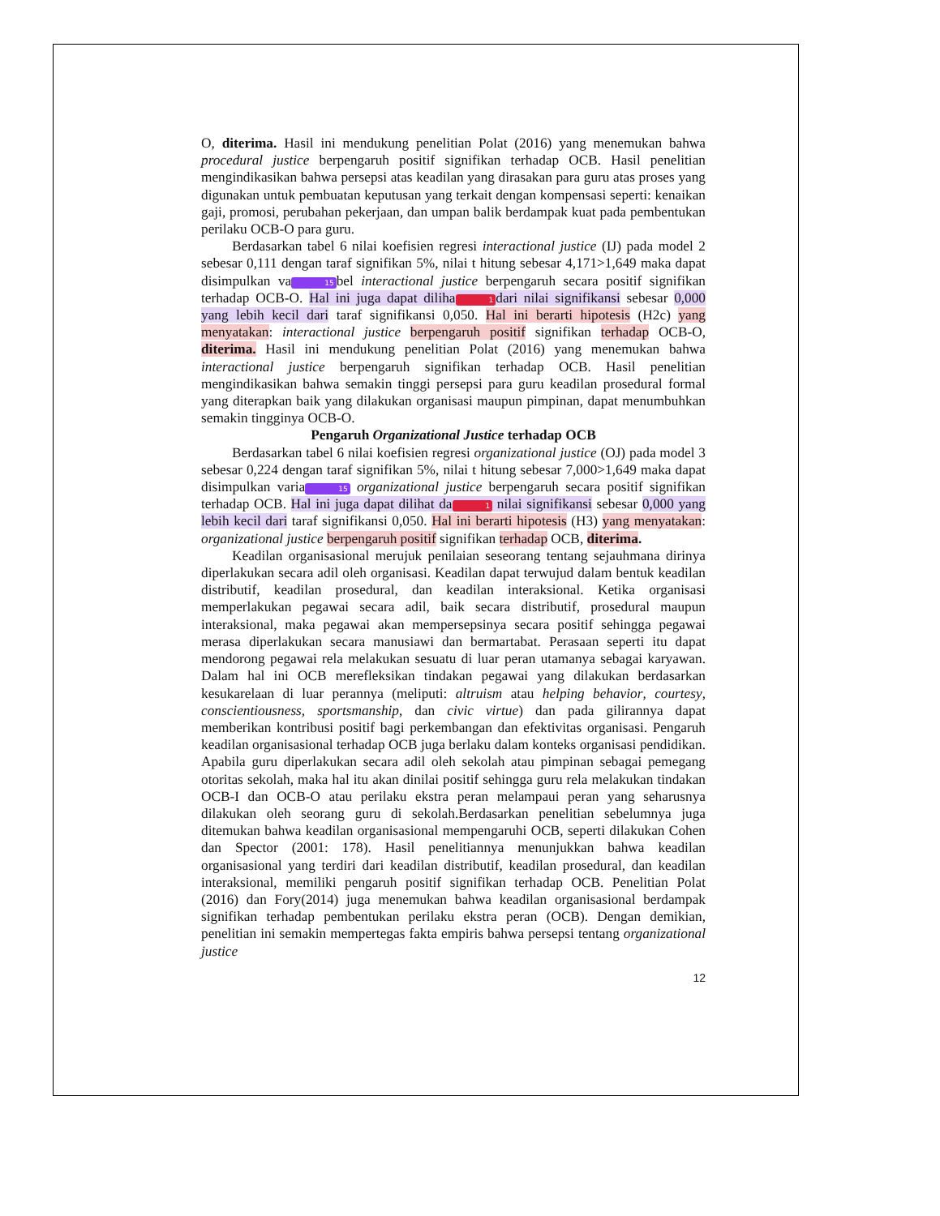O, diterima. Hasil ini mendukung penelitian Polat (2016) yang menemukan bahwa procedural justice berpengaruh positif signifikan terhadap OCB. Hasil penelitian mengindikasikan bahwa persepsi atas keadilan yang dirasakan para guru atas proses yang digunakan untuk pembuatan keputusan yang terkait dengan kompensasi seperti: kenaikan gaji, promosi, perubahan pekerjaan, dan umpan balik berdampak kuat pada pembentukan perilaku OCB-O para guru.
Berdasarkan tabel 6 nilai koefisien regresi interactional justice (IJ) pada model 2 sebesar 0,111 dengan taraf signifikan 5%, nilai t hitung sebesar 4,171>1,649 maka dapat disimpulkan va 15 bel interactional justice berpengaruh secara positif signifikan terhadap OCB-O. Hal ini juga dapat diliha 1 dari nilai signifikansi sebesar 0,000 yang lebih kecil dari taraf signifikansi 0,050. Hal ini berarti hipotesis (H2c) yang menyatakan: interactional justice berpengaruh positif signifikan terhadap OCB-O, diterima. Hasil ini mendukung penelitian Polat (2016) yang menemukan bahwa interactional justice berpengaruh signifikan terhadap OCB. Hasil penelitian mengindikasikan bahwa semakin tinggi persepsi para guru keadilan prosedural formal yang diterapkan baik yang dilakukan organisasi maupun pimpinan, dapat menumbuhkan semakin tingginya OCB-O.
Pengaruh Organizational Justice terhadap OCB
Berdasarkan tabel 6 nilai koefisien regresi organizational justice (OJ) pada model 3 sebesar 0,224 dengan taraf signifikan 5%, nilai t hitung sebesar 7,000>1,649 maka dapat disimpulkan varia 15 organizational justice berpengaruh secara positif signifikan terhadap OCB. Hal ini juga dapat dilihat da 1 nilai signifikansi sebesar 0,000 yang lebih kecil dari taraf signifikansi 0,050. Hal ini berarti hipotesis (H3) yang menyatakan: organizational justice berpengaruh positif signifikan terhadap OCB, diterima.
Keadilan organisasional merujuk penilaian seseorang tentang sejauhmana dirinya diperlakukan secara adil oleh organisasi. Keadilan dapat terwujud dalam bentuk keadilan distributif, keadilan prosedural, dan keadilan interaksional. Ketika organisasi memperlakukan pegawai secara adil, baik secara distributif, prosedural maupun interaksional, maka pegawai akan mempersepsinya secara positif sehingga pegawai merasa diperlakukan secara manusiawi dan bermartabat. Perasaan seperti itu dapat mendorong pegawai rela melakukan sesuatu di luar peran utamanya sebagai karyawan. Dalam hal ini OCB merefleksikan tindakan pegawai yang dilakukan berdasarkan kesukarelaan di luar perannya (meliputi: altruism atau helping behavior, courtesy, conscientiousness, sportsmanship, dan civic virtue) dan pada gilirannya dapat memberikan kontribusi positif bagi perkembangan dan efektivitas organisasi. Pengaruh keadilan organisasional terhadap OCB juga berlaku dalam konteks organisasi pendidikan. Apabila guru diperlakukan secara adil oleh sekolah atau pimpinan sebagai pemegang otoritas sekolah, maka hal itu akan dinilai positif sehingga guru rela melakukan tindakan OCB-I dan OCB-O atau perilaku ekstra peran melampaui peran yang seharusnya dilakukan oleh seorang guru di sekolah.Berdasarkan penelitian sebelumnya juga ditemukan bahwa keadilan organisasional mempengaruhi OCB, seperti dilakukan Cohen dan Spector (2001: 178). Hasil penelitiannya menunjukkan bahwa keadilan organisasional yang terdiri dari keadilan distributif, keadilan prosedural, dan keadilan interaksional, memiliki pengaruh positif signifikan terhadap OCB. Penelitian Polat (2016) dan Fory(2014) juga menemukan bahwa keadilan organisasional berdampak signifikan terhadap pembentukan perilaku ekstra peran (OCB). Dengan demikian, penelitian ini semakin mempertegas fakta empiris bahwa persepsi tentang organizational justice
12